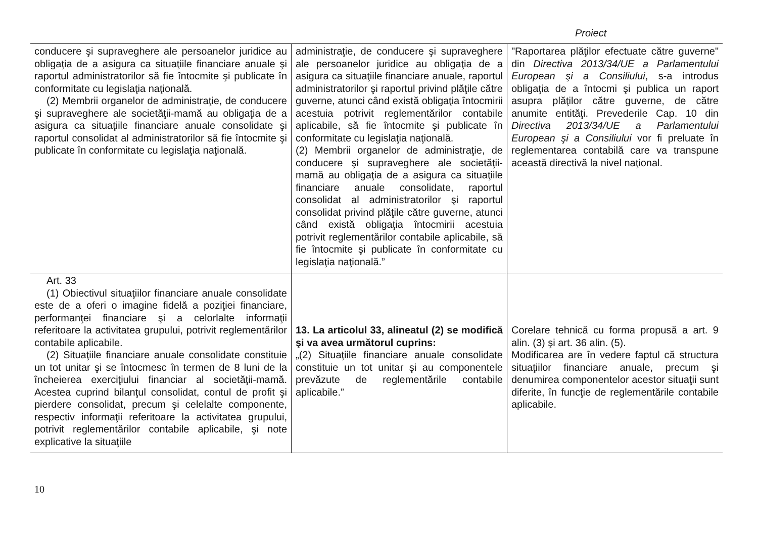Proiect
| conducere şi supraveghere ale persoanelor juridice au obligaţia de a asigura ca situaţiile financiare anuale şi raportul administratorilor să fie întocmite şi publicate în conformitate cu legislaţia naţională. (2) Membrii organelor de administraţie, de conducere şi supraveghere ale societăţii-mamă au obligaţia de a asigura ca situaţiile financiare anuale consolidate şi raportul consolidat al administratorilor să fie întocmite şi publicate în conformitate cu legislaţia naţională. | administraţie, de conducere şi supraveghere ale persoanelor juridice au obligaţia de a asigura ca situaţiile financiare anuale, raportul administratorilor şi raportul privind plăţile către guverne, atunci când există obligaţia întocmirii acestuia potrivit reglementărilor contabile aplicabile, să fie întocmite şi publicate în conformitate cu legislaţia naţională. (2) Membrii organelor de administraţie, de conducere şi supraveghere ale societăţii-mamă au obligaţia de a asigura ca situaţiile financiare anuale consolidate, raportul consolidat al administratorilor şi raportul consolidat privind plăţile către guverne, atunci când există obligaţia întocmirii acestuia potrivit reglementărilor contabile aplicabile, să fie întocmite şi publicate în conformitate cu legislaţia naţională.” | "Raportarea plăţilor efectuate către guverne" din Directiva 2013/34/UE a Parlamentului European şi a Consiliului , s-a introdus obligaţia de a întocmi şi publica un raport asupra plăţilor către guverne, de către anumite entităţi. Prevederile Cap. 10 din Directiva 2013/34/UE a Parlamentului European şi a Consiliului vor fi preluate în reglementarea contabilă care va transpune această directivă la nivel naţional. |
| Art. 33 (1) Obiectivul situaţiilor financiare anuale consolidate este de a oferi o imagine fidelă a poziţiei financiare, performanţei financiare şi a celorlalte informaţii referitoare la activitatea grupului, potrivit reglementărilor contabile aplicabile. (2) Situaţiile financiare anuale consolidate constituie un tot unitar şi se întocmesc în termen de 8 luni de la încheierea exerciţiului financiar al societăţii-mamă. Acestea cuprind bilanţul consolidat, contul de profit şi pierdere consolidat, precum şi celelalte componente, respectiv informaţii referitoare la activitatea grupului, potrivit reglementărilor contabile aplicabile, şi note explicative la situaţiile | 13. La articolul 33, alineatul (2) se modifică şi va avea următorul cuprins: „(2) Situaţiile financiare anuale consolidate constituie un tot unitar şi au componentele prevăzute de reglementările contabile aplicabile.” | Corelare tehnică cu forma propusă a art. 9 alin. (3) şi art. 36 alin. (5). Modificarea are în vedere faptul că structura situaţiilor financiare anuale, precum şi denumirea componentelor acestor situaţii sunt diferite, în funcţie de reglementările contabile aplicabile. |
10